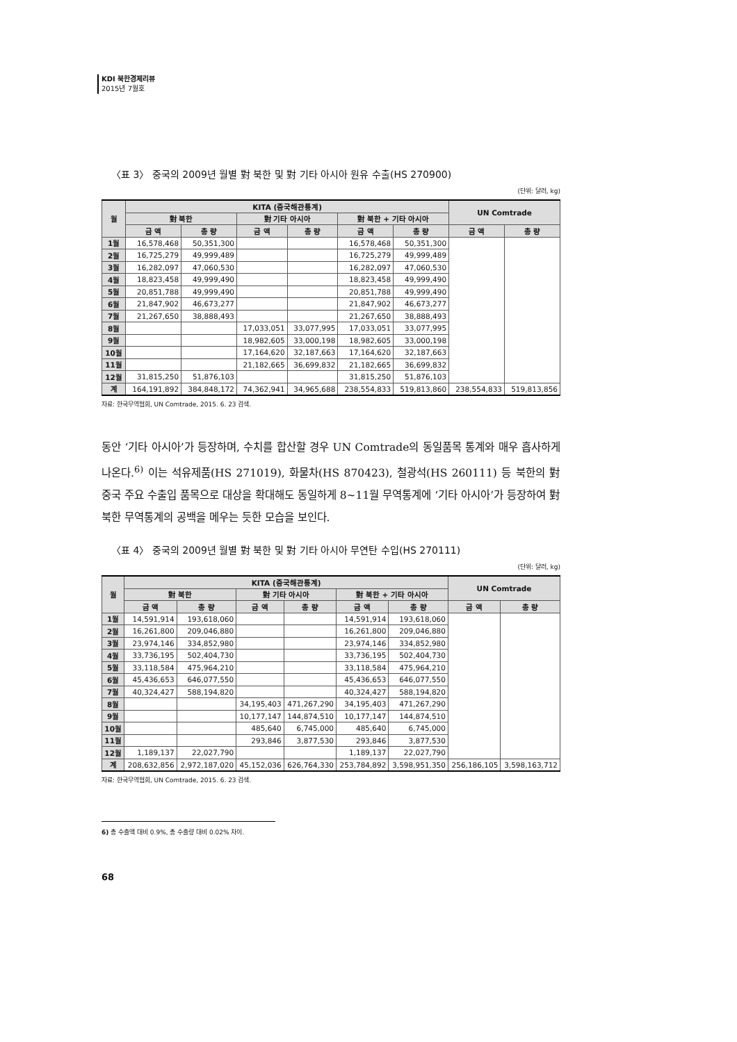KDI 북한경제리뷰
2015년 7월호
〈표 3〉 중국의 2009년 월별 對 북한 및 對 기타 아시아 원유 수출(HS 270900)
(단위: 달러, kg)
| 월 | KITA (중국해관통계) | | | | | | UN Comtrade | |
| --- | --- | --- | --- | --- | --- | --- | --- | --- |
| | 對 북한 | | 對 기타 아시아 | | 對 북한 + 기타 아시아 | | | |
| | 금 액 | 총 량 | 금 액 | 총 량 | 금 액 | 총 량 | 금 액 | 총 량 |
| 1월 | 16,578,468 | 50,351,300 | | | 16,578,468 | 50,351,300 | | |
| 2월 | 16,725,279 | 49,999,489 | | | 16,725,279 | 49,999,489 | | |
| 3월 | 16,282,097 | 47,060,530 | | | 16,282,097 | 47,060,530 | | |
| 4월 | 18,823,458 | 49,999,490 | | | 18,823,458 | 49,999,490 | | |
| 5월 | 20,851,788 | 49,999,490 | | | 20,851,788 | 49,999,490 | | |
| 6월 | 21,847,902 | 46,673,277 | | | 21,847,902 | 46,673,277 | | |
| 7월 | 21,267,650 | 38,888,493 | | | 21,267,650 | 38,888,493 | | |
| 8월 | | | 17,033,051 | 33,077,995 | 17,033,051 | 33,077,995 | | |
| 9월 | | | 18,982,605 | 33,000,198 | 18,982,605 | 33,000,198 | | |
| 10월 | | | 17,164,620 | 32,187,663 | 17,164,620 | 32,187,663 | | |
| 11월 | | | 21,182,665 | 36,699,832 | 21,182,665 | 36,699,832 | | |
| 12월 | 31,815,250 | 51,876,103 | | | 31,815,250 | 51,876,103 | | |
| 계 | 164,191,892 | 384,848,172 | 74,362,941 | 34,965,688 | 238,554,833 | 519,813,860 | 238,554,833 | 519,813,856 |
자료: 한국무역협회, UN Comtrade, 2015. 6. 23 검색.
동안 ‘기타 아시아’가 등장하며, 수치를 합산할 경우 UN Comtrade의 동일품목 통계와 매우 흡사하게 나온다.<sup>6)</sup> 이는 석유제품(HS 271019), 화물차(HS 870423), 철광석(HS 260111) 등 북한의 對 중국 주요 수출입 품목으로 대상을 확대해도 동일하게 8~11월 무역통계에 ‘기타 아시아’가 등장하여 對 북한 무역통계의 공백을 메우는 듯한 모습을 보인다.
〈표 4〉 중국의 2009년 월별 對 북한 및 對 기타 아시아 무연탄 수입(HS 270111)
(단위: 달러, kg)
| 월 | KITA (중국해관통계) | | | | | | UN Comtrade | |
| --- | --- | --- | --- | --- | --- | --- | --- | --- |
| | 對 북한 | | 對 기타 아시아 | | 對 북한 + 기타 아시아 | | | |
| | 금 액 | 총 량 | 금 액 | 총 량 | 금 액 | 총 량 | 금 액 | 총 량 |
| 1월 | 14,591,914 | 193,618,060 | | | 14,591,914 | 193,618,060 | | |
| 2월 | 16,261,800 | 209,046,880 | | | 16,261,800 | 209,046,880 | | |
| 3월 | 23,974,146 | 334,852,980 | | | 23,974,146 | 334,852,980 | | |
| 4월 | 33,736,195 | 502,404,730 | | | 33,736,195 | 502,404,730 | | |
| 5월 | 33,118,584 | 475,964,210 | | | 33,118,584 | 475,964,210 | | |
| 6월 | 45,436,653 | 646,077,550 | | | 45,436,653 | 646,077,550 | | |
| 7월 | 40,324,427 | 588,194,820 | | | 40,324,427 | 588,194,820 | | |
| 8월 | | | 34,195,403 | 471,267,290 | 34,195,403 | 471,267,290 | | |
| 9월 | | | 10,177,147 | 144,874,510 | 10,177,147 | 144,874,510 | | |
| 10월 | | | 485,640 | 6,745,000 | 485,640 | 6,745,000 | | |
| 11월 | | | 293,846 | 3,877,530 | 293,846 | 3,877,530 | | |
| 12월 | 1,189,137 | 22,027,790 | | | 1,189,137 | 22,027,790 | | |
| 계 | 208,632,856 | 2,972,187,020 | 45,152,036 | 626,764,330 | 253,784,892 | 3,598,951,350 | 256,186,105 | 3,598,163,712 |
자료: 한국무역협회, UN Comtrade, 2015. 6. 23 검색.
6) 총 수출액 대비 0.9%, 총 수출량 대비 0.02% 차이.
68